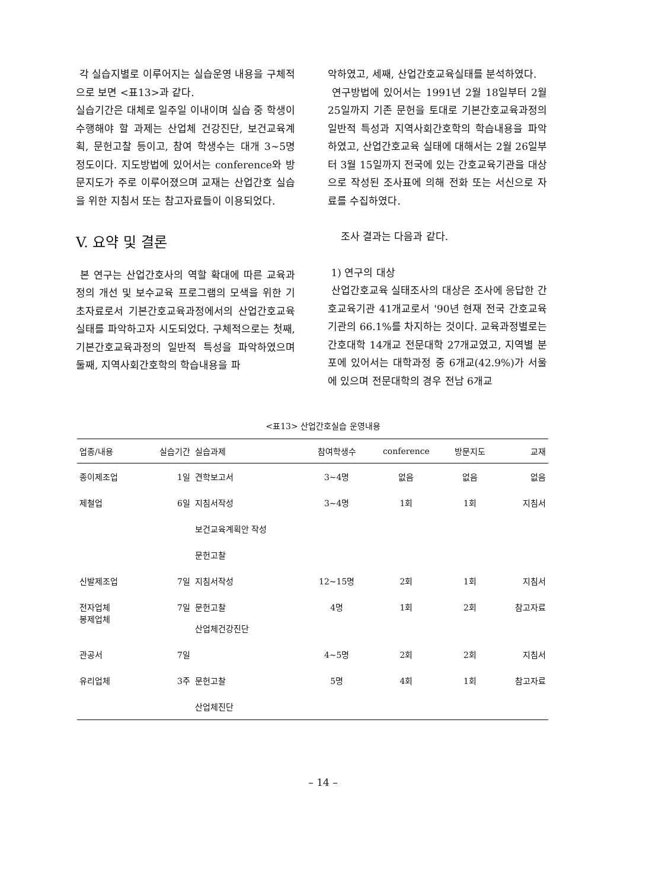각 실습지별로 이루어지는 실습운영 내용을 구체적으로 보면 <표13>과 같다.
실습기간은 대체로 일주일 이내이며 실습 중 학생이 수행해야 할 과제는 산업체 건강진단, 보건교육계획, 문헌고찰 등이고, 참여 학생수는 대개 3~5명 정도이다. 지도방법에 있어서는 conference와 방문지도가 주로 이루어졌으며 교재는 산업간호 실습을 위한 지침서 또는 참고자료들이 이용되었다.
V. 요약 및 결론
본 연구는 산업간호사의 역할 확대에 따른 교육과정의 개선 및 보수교육 프로그램의 모색을 위한 기초자료로서 기본간호교육과정에서의 산업간호교육 실태를 파악하고자 시도되었다. 구체적으로는 첫째, 기본간호교육과정의 일반적 특성을 파악하였으며 둘째, 지역사회간호학의 학습내용을 파
악하였고, 세째, 산업간호교육실태를 분석하였다.
연구방법에 있어서는 1991년 2월 18일부터 2월 25일까지 기존 문헌을 토대로 기본간호교육과정의 일반적 특성과 지역사회간호학의 학습내용을 파악하였고, 산업간호교육 실태에 대해서는 2월 26일부터 3월 15일까지 전국에 있는 간호교육기관을 대상으로 작성된 조사표에 의해 전화 또는 서신으로 자료를 수집하였다.
조사 결과는 다음과 같다.
1) 연구의 대상
산업간호교육 실태조사의 대상은 조사에 응답한 간호교육기관 41개교로서 '90년 현재 전국 간호교육기관의 66.1%를 차지하는 것이다. 교육과정별로는 간호대학 14개교 전문대학 27개교였고, 지역별 분포에 있어서는 대학과정 중 6개교(42.9%)가 서울에 있으며 전문대학의 경우 전남 6개교
<표13> 산업간호실습 운영내용
| 업종/내용 | 실습기간 | 실습과제 | 참여학생수 | conference | 방문지도 | 교재 |
| --- | --- | --- | --- | --- | --- | --- |
| 종이제조업 | 1일 | 견학보고서 | 3~4명 | 없음 | 없음 | 없음 |
| 제철업 | 6일 | 지침서작성 | 3~4명 | 1회 | 1회 | 지침서 |
| | | 보건교육계획안 작성 | | | | |
| | | 문헌고찰 | | | | |
| 신발제조업 | 7일 | 지침서작성 | 12~15명 | 2회 | 1회 | 지침서 |
| 전자업체 봉제업체 | 7일 | 문헌고찰 산업체건강진단 | 4명 | 1회 | 2회 | 참고자료 |
| 관공서 | 7일 | | 4~5명 | 2회 | 2회 | 지침서 |
| 유리업체 | 3주 | 문헌고찰 | 5명 | 4회 | 1회 | 참고자료 |
| | | 산업체진단 | | | | |
– 14 –